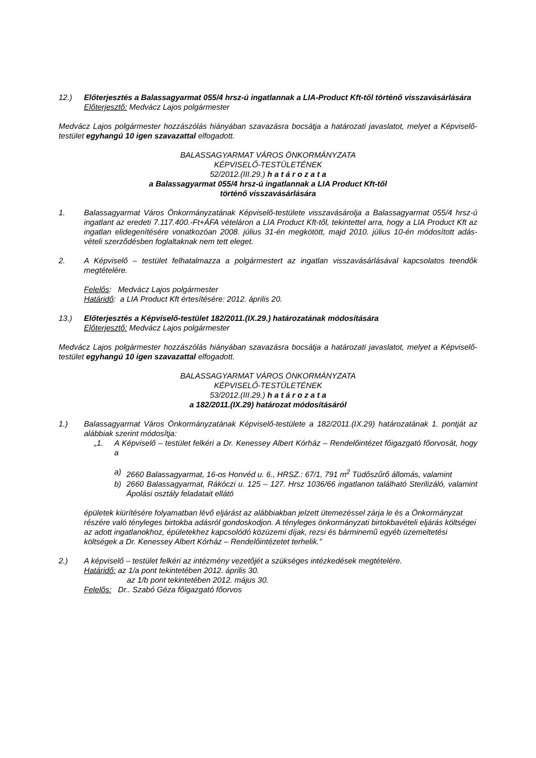12.) Előterjesztés a Balassagyarmat 055/4 hrsz-ú ingatlannak a LIA-Product Kft-től történő visszavásárlására
Előterjesztő: Medvácz Lajos polgármester
Medvácz Lajos polgármester hozzászólás hiányában szavazásra bocsátja a határozati javaslatot, melyet a Képviselő-testület egyhangú 10 igen szavazattal elfogadott.
BALASSAGYARMAT VÁROS ÖNKORMÁNYZATA
KÉPVISELŐ-TESTÜLETÉNEK
52/2012.(III.29.) h a t á r o z a t a
a Balassagyarmat 055/4 hrsz-ú ingatlannak a LIA Product Kft-től
történő visszavásárlására
1. Balassagyarmat Város Önkormányzatának Képviselő-testülete visszavásárolja a Balassagyarmat 055/4 hrsz-ú ingatlant az eredeti 7.117.400.-Ft+ÁFA vételáron a LIA Product Kft-től, tekintettel arra, hogy a LIA Product Kft az ingatlan elidegenítésére vonatkozóan 2008. július 31-én megkötött, majd 2010. július 10-én módosított adás-vételi szerződésben foglaltaknak nem tett eleget.
2. A Képviselő – testület felhatalmazza a polgármestert az ingatlan visszavásárlásával kapcsolatos teendők megtételére.
Felelős: Medvácz Lajos polgármester
Határidő: a LIA Product Kft értesítésére: 2012. április 20.
13.) Előterjesztés a Képviselő-testület 182/2011.(IX.29.) határozatának módosítására
Előterjesztő: Medvácz Lajos polgármester
Medvácz Lajos polgármester hozzászólás hiányában szavazásra bocsátja a határozati javaslatot, melyet a Képviselő-testület egyhangú 10 igen szavazattal elfogadott.
BALASSAGYARMAT VÁROS ÖNKORMÁNYZATA
KÉPVISELŐ-TESTÜLETÉNEK
53/2012.(III.29.) h a t á r o z a t a
a 182/2011.(IX.29) határozat módosításáról
1.) Balassagyarmat Város Önkormányzatának Képviselő-testülete a 182/2011.(IX.29) határozatának 1. pontját az alábbiak szerint módosítja:
„1. A Képviselő – testület felkéri a Dr. Kenessey Albert Kórház – Rendelőintézet főigazgató főorvosát, hogy a
a) 2660 Balassagyarmat, 16-os Honvéd u. 6., HRSZ.: 67/1, 791 m<sup>2</sup> Tüdőszűrő állomás, valamint
b) 2660 Balassagyarmat, Rákóczi u. 125 – 127. Hrsz 1036/66 ingatlanon található Sterilizáló, valamint Ápolási osztály feladatait ellátó
épületek kiürítésére folyamatban lévő eljárást az alábbiakban jelzett ütemezéssel zárja le és a Önkormányzat részére való tényleges birtokba adásról gondoskodjon. A tényleges önkormányzati birtokbavételi eljárás költségei az adott ingatlanokhoz, épületekhez kapcsolódó közüzemi díjak, rezsi és bárminemű egyéb üzemeltetési költségek a Dr. Kenessey Albert Kórház – Rendelőintézetet terhelik.”
2.) A képviselő – testület felkéri az intézmény vezetőjét a szükséges intézkedések megtételére.
Határidő: az 1/a pont tekintetében 2012. április 30.
az 1/b pont tekintetében 2012. május 30.
Felelős: Dr.. Szabó Géza főigazgató főorvos